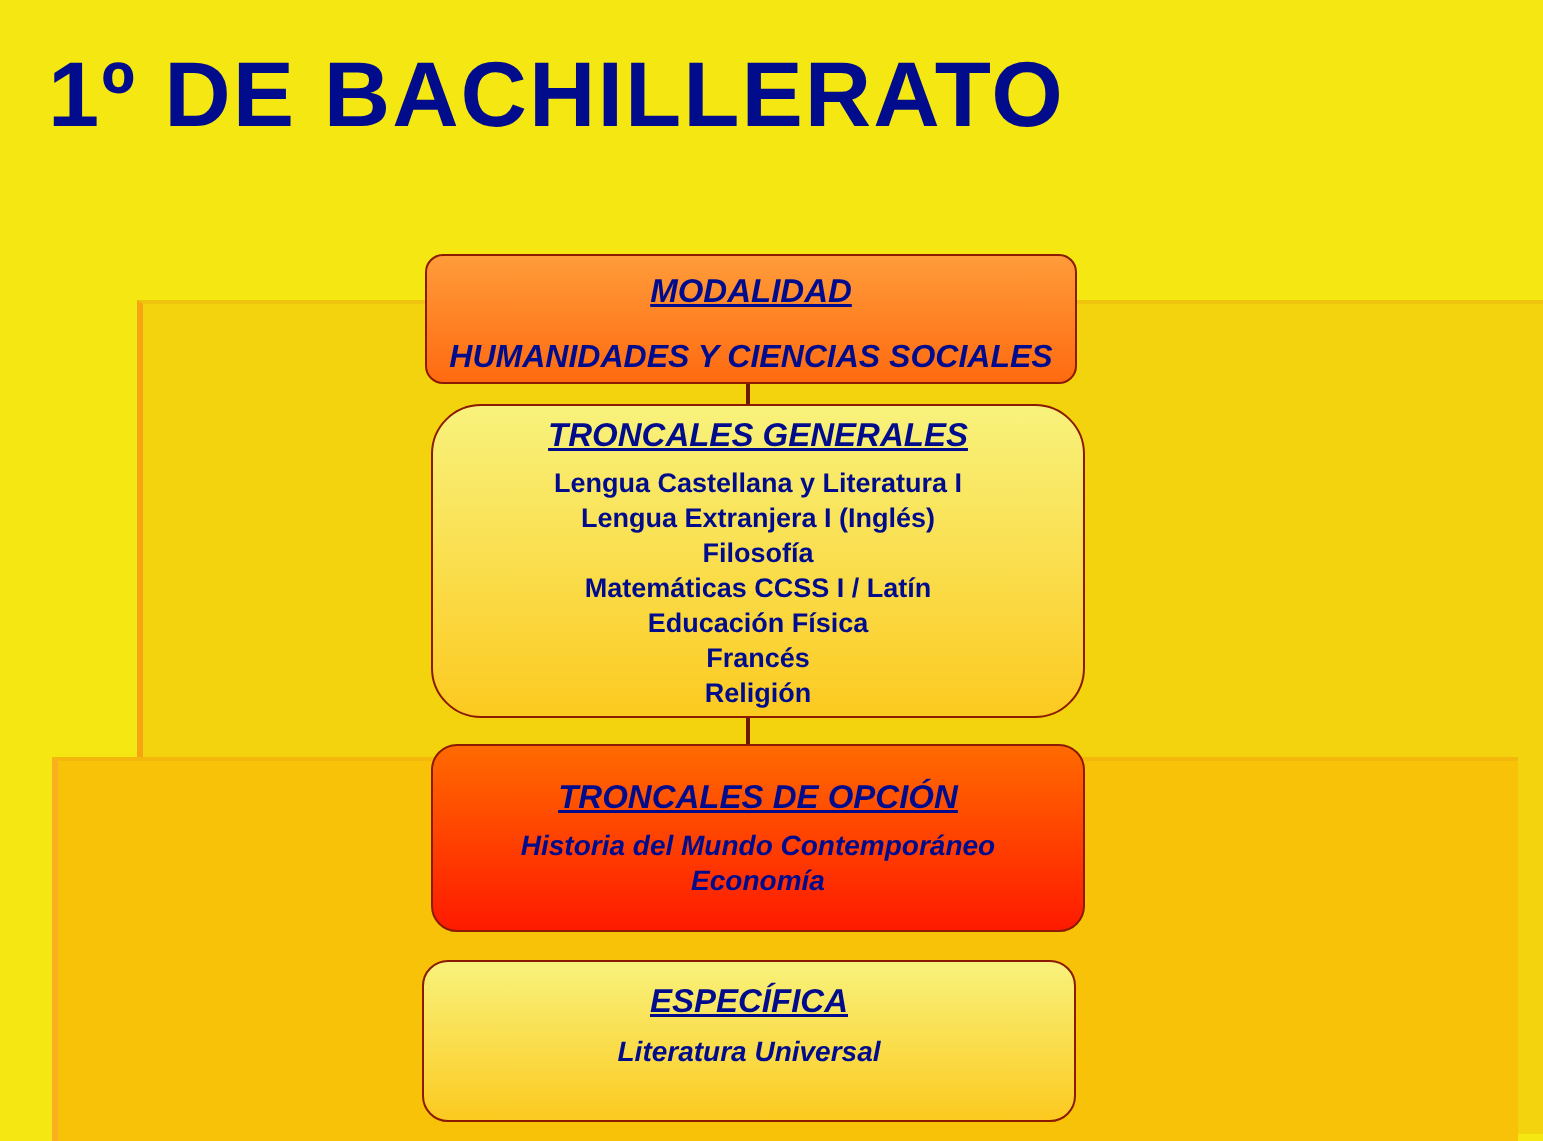1º DE BACHILLERATO
MODALIDAD
HUMANIDADES Y CIENCIAS SOCIALES
TRONCALES GENERALES
Lengua Castellana y Literatura I
Lengua Extranjera I (Inglés)
Filosofía
Matemáticas CCSS I / Latín
Educación Física
Francés
Religión
TRONCALES DE OPCIÓN
Historia del Mundo Contemporáneo
Economía
ESPECÍFICA
Literatura Universal